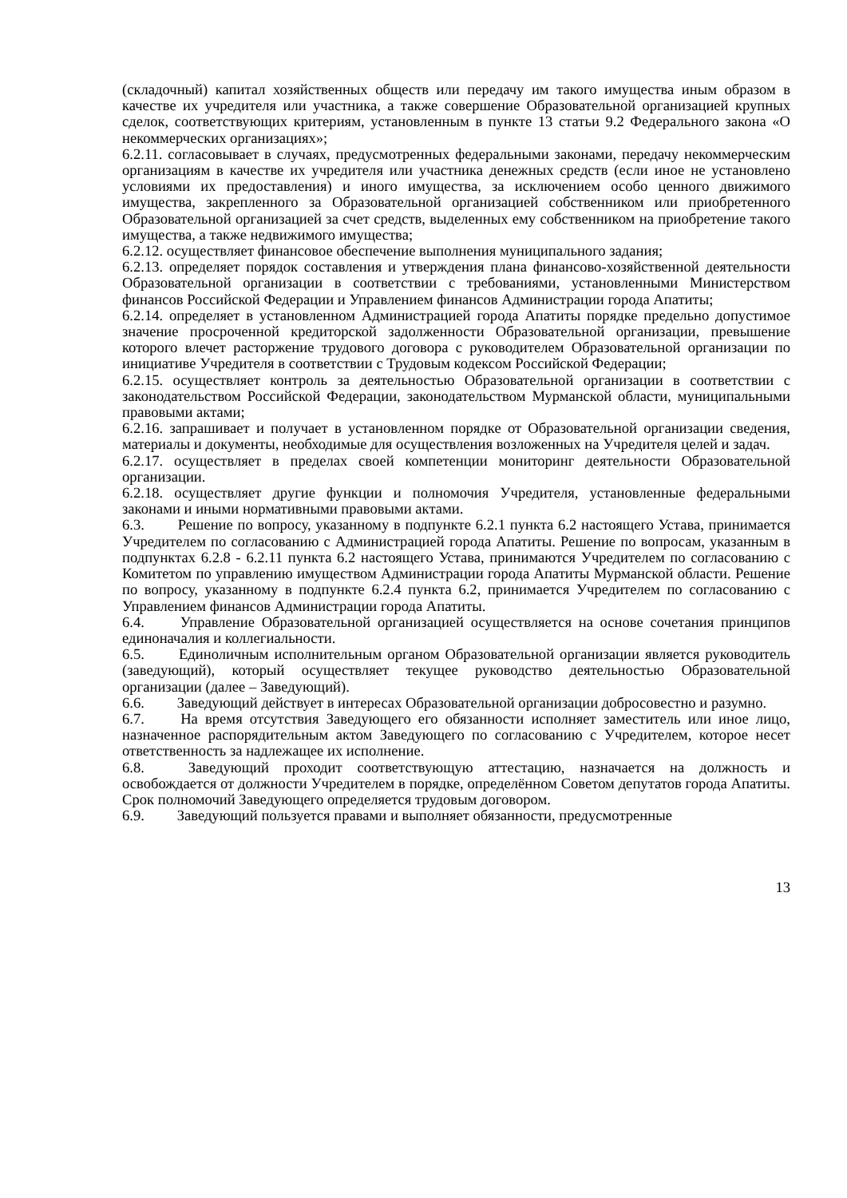(складочный) капитал хозяйственных обществ или передачу им такого имущества иным образом в качестве их учредителя или участника, а также совершение Образовательной организацией крупных сделок, соответствующих критериям, установленным в пункте 13 статьи 9.2 Федерального закона «О некоммерческих организациях»;
6.2.11. согласовывает в случаях, предусмотренных федеральными законами, передачу некоммерческим организациям в качестве их учредителя или участника денежных средств (если иное не установлено условиями их предоставления) и иного имущества, за исключением особо ценного движимого имущества, закрепленного за Образовательной организацией собственником или приобретенного Образовательной организацией за счет средств, выделенных ему собственником на приобретение такого имущества, а также недвижимого имущества;
6.2.12. осуществляет финансовое обеспечение выполнения муниципального задания;
6.2.13. определяет порядок составления и утверждения плана финансово-хозяйственной деятельности Образовательной организации в соответствии с требованиями, установленными Министерством финансов Российской Федерации и Управлением финансов Администрации города Апатиты;
6.2.14. определяет в установленном Администрацией города Апатиты порядке предельно допустимое значение просроченной кредиторской задолженности Образовательной организации, превышение которого влечет расторжение трудового договора с руководителем Образовательной организации по инициативе Учредителя в соответствии с Трудовым кодексом Российской Федерации;
6.2.15. осуществляет контроль за деятельностью Образовательной организации в соответствии с законодательством Российской Федерации, законодательством Мурманской области, муниципальными правовыми актами;
6.2.16. запрашивает и получает в установленном порядке от Образовательной организации сведения, материалы и документы, необходимые для осуществления возложенных на Учредителя целей и задач.
6.2.17. осуществляет в пределах своей компетенции мониторинг деятельности Образовательной организации.
6.2.18. осуществляет другие функции и полномочия Учредителя, установленные федеральными законами и иными нормативными правовыми актами.
6.3. Решение по вопросу, указанному в подпункте 6.2.1 пункта 6.2 настоящего Устава, принимается Учредителем по согласованию с Администрацией города Апатиты. Решение по вопросам, указанным в подпунктах 6.2.8 - 6.2.11 пункта 6.2 настоящего Устава, принимаются Учредителем по согласованию с Комитетом по управлению имуществом Администрации города Апатиты Мурманской области. Решение по вопросу, указанному в подпункте 6.2.4 пункта 6.2, принимается Учредителем по согласованию с Управлением финансов Администрации города Апатиты.
6.4. Управление Образовательной организацией осуществляется на основе сочетания принципов единоначалия и коллегиальности.
6.5. Единоличным исполнительным органом Образовательной организации является руководитель (заведующий), который осуществляет текущее руководство деятельностью Образовательной организации (далее – Заведующий).
6.6. Заведующий действует в интересах Образовательной организации добросовестно и разумно.
6.7. На время отсутствия Заведующего его обязанности исполняет заместитель или иное лицо, назначенное распорядительным актом Заведующего по согласованию с Учредителем, которое несет ответственность за надлежащее их исполнение.
6.8. Заведующий проходит соответствующую аттестацию, назначается на должность и освобождается от должности Учредителем в порядке, определённом Советом депутатов города Апатиты. Срок полномочий Заведующего определяется трудовым договором.
6.9. Заведующий пользуется правами и выполняет обязанности, предусмотренные
13